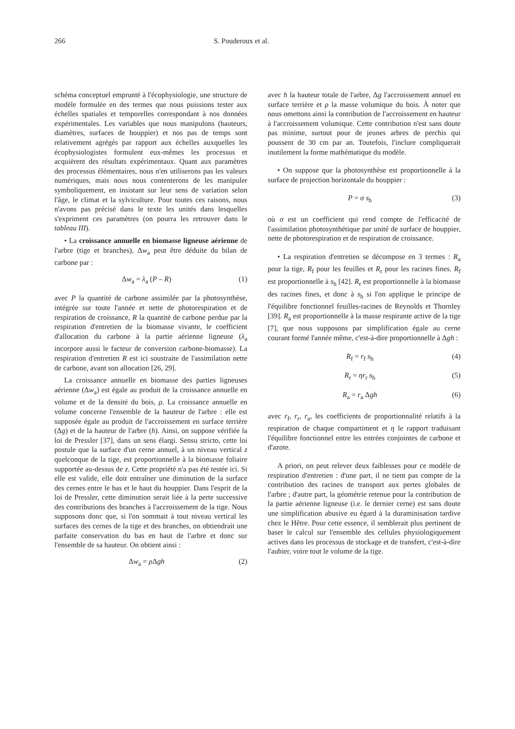266 S. Pouderoux et al.
schéma conceptuel emprunté à l'écophysiologie, une structure de modèle formulée en des termes que nous puissions tester aux échelles spatiales et temporelles correspondant à nos données expérimentales. Les variables que nous manipulons (hauteurs, diamètres, surfaces de houppier) et nos pas de temps sont relativement agrégés par rapport aux échelles auxquelles les écophysiologistes formulent eux-mêmes les processus et acquièrent des résultats expérimentaux. Quant aux paramètres des processus élémentaires, nous n'en utiliserons pas les valeurs numériques, mais nous nous contenterons de les manipuler symboliquement, en insistant sur leur sens de variation selon l'âge, le climat et la sylviculture. Pour toutes ces raisons, nous n'avons pas précisé dans le texte les unités dans lesquelles s'expriment ces paramètres (on pourra les retrouver dans le tableau III).
• La croissance annuelle en biomasse ligneuse aérienne de l'arbre (tige et branches), Δw<sub>a</sub> peut être déduite du bilan de carbone par :
Δw<sub>a</sub> = λ<sub>a</sub> (P – R) (1)
avec P la quantité de carbone assimilée par la photosynthèse, intégrée sur toute l'année et nette de photorespiration et de respiration de croissance, R la quantité de carbone perdue par la respiration d'entretien de la biomasse vivante, le coefficient d'allocation du carbone à la partie aérienne ligneuse (λ<sub>a</sub> incorpore aussi le facteur de conversion carbone-biomasse). La respiration d'entretien R est ici soustraite de l'assimilation nette de carbone, avant son allocation [26, 29].
La croissance annuelle en biomasse des parties ligneuses aérienne (Δw<sub>a</sub>) est égale au produit de la croissance annuelle en volume et de la densité du bois, ρ. La croissance annuelle en volume concerne l'ensemble de la hauteur de l'arbre : elle est supposée égale au produit de l'accroissement en surface terrière (Δg) et de la hauteur de l'arbre (h). Ainsi, on suppose vérifiée la loi de Pressler [37], dans un sens élargi. Sensu stricto, cette loi postule que la surface d'un cerne annuel, à un niveau vertical z quelconque de la tige, est proportionnelle à la biomasse foliaire supportée au-dessus de z. Cette propriété n'a pas été testée ici. Si elle est valide, elle doit entraîner une diminution de la surface des cernes entre le bas et le haut du houppier. Dans l'esprit de la loi de Pressler, cette diminution serait liée à la perte successive des contributions des branches à l'accroissement de la tige. Nous supposons donc que, si l'on sommait à tout niveau vertical les surfaces des cernes de la tige et des branches, on obtiendrait une parfaite conservation du bas en haut de l'arbre et donc sur l'ensemble de sa hauteur. On obtient ainsi :
Δw<sub>a</sub> = ρ Δgh (2)
avec h la hauteur totale de l'arbre, Δg l'accroissement annuel en surface terrière et ρ la masse volumique du bois. À noter que nous omettons ainsi la contribution de l'accroissement en hauteur à l'accroissement volumique. Cette contribution n'est sans doute pas minime, surtout pour de jeunes arbres de perchis qui poussent de 30 cm par an. Toutefois, l'inclure compliquerait inutilement la forme mathématique du modèle.
• On suppose que la photosynthèse est proportionnelle à la surface de projection horizontale du houppier :
P = σ s<sub>h</sub> (3)
où σ est un coefficient qui rend compte de l'efficacité de l'assimilation photosynthétique par unité de surface de houppier, nette de photorespiration et de respiration de croissance.
• La respiration d'entretien se décompose en 3 termes : R<sub>a</sub> pour la tige, R<sub>f</sub> pour les feuilles et R<sub>r</sub> pour les racines fines. R<sub>f</sub> est proportionnelle à s<sub>h</sub> [42]. R<sub>r</sub> est proportionnelle à la biomasse des racines fines, et donc à s<sub>h</sub> si l'on applique le principe de l'équilibre fonctionnel feuilles-racines de Reynolds et Thornley [39]. R<sub>a</sub> est proportionnelle à la masse respirante active de la tige [7], que nous supposons par simplification égale au cerne courant formé l'année même, c'est-à-dire proportionnelle à Δgh :
R<sub>f</sub> = r<sub>f</sub> s<sub>h</sub> (4)
R<sub>r</sub> = ηr<sub>r</sub> s<sub>h</sub> (5)
R<sub>a</sub> = r<sub>a</sub> Δgh (6)
avec r<sub>f</sub>, r<sub>r</sub>, r<sub>a</sub>, les coefficients de proportionnalité relatifs à la respiration de chaque compartiment et η le rapport traduisant l'équilibre fonctionnel entre les entrées conjointes de carbone et d'azote.
A priori, on peut relever deux faiblesses pour ce modèle de respiration d'entretien : d'une part, il ne tient pas compte de la contribution des racines de transport aux pertes globales de l'arbre ; d'autre part, la géométrie retenue pour la contribution de la partie aérienne ligneuse (i.e. le dernier cerne) est sans doute une simplification abusive eu égard à la duraminisation tardive chez le Hêtre. Pour cette essence, il semblerait plus pertinent de baser le calcul sur l'ensemble des cellules physiologiquement actives dans les processus de stockage et de transfert, c'est-à-dire l'aubier, voire tout le volume de la tige.